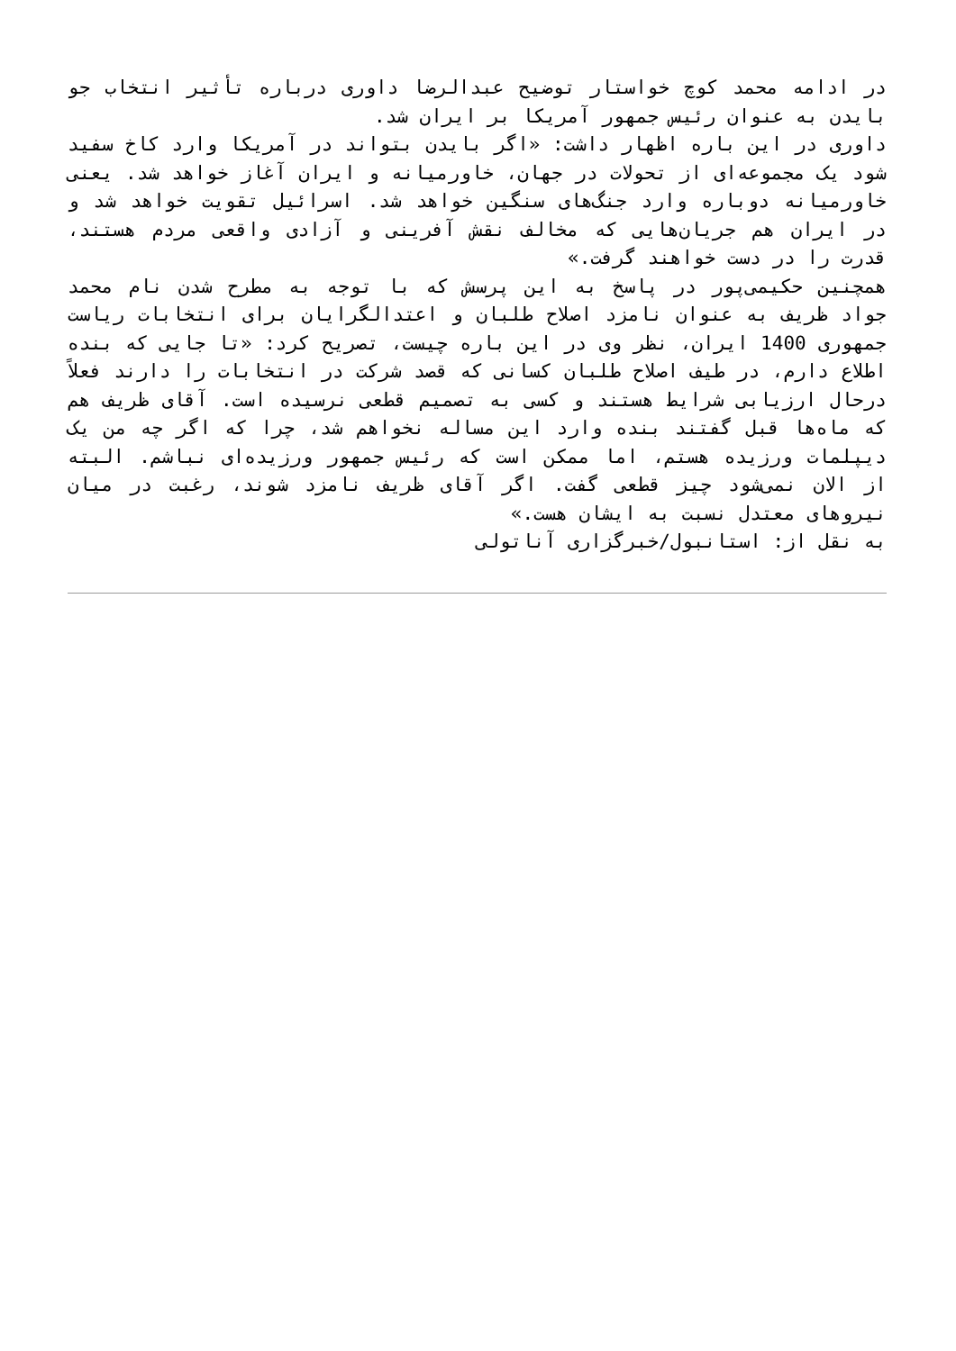در ادامه محمد کوچ خواستار توضیح عبدالرضا داوری درباره تأثیر انتخاب جو بایدن به عنوان رئیس جمهور آمریکا بر ایران شد.
داوری در این باره اظهار داشت: «اگر بایدن بتواند در آمریکا وارد کاخ سفید شود یک مجموعه‌ای از تحولات در جهان، خاورمیانه و ایران آغاز خواهد شد. یعنی خاورمیانه دوباره وارد جنگ‌های سنگین خواهد شد. اسرائیل تقویت خواهد شد و در ایران هم جریان‌هایی که مخالف نقش آفرینی و آزادی واقعی مردم هستند، قدرت را در دست خواهند گرفت.»
همچنین حکیمی‌پور در پاسخ به این پرسش که با توجه به مطرح شدن نام محمد جواد ظریف به عنوان نامزد اصلاح طلبان و اعتدالگرایان برای انتخابات ریاست جمهوری 1400 ایران، نظر وی در این باره چیست، تصریح کرد: «تا جایی که بنده اطلاع دارم، در طیف اصلاح طلبان کسانی که قصد شرکت در انتخابات را دارند فعلاً درحال ارزیابی شرایط هستند و کسی به تصمیم قطعی نرسیده است. آقای ظریف هم که ماه‌ها قبل گفتند بنده وارد این مساله نخواهم شد، چرا که اگر چه من یک دیپلمات ورزیده هستم، اما ممکن است که رئیس جمهور ورزیده‌ای نباشم. البته از الان نمی‌شود چیز قطعی گفت. اگر آقای ظریف نامزد شوند، رغبت در میان نیروهای معتدل نسبت به ایشان هست.»
به نقل از: استانبول/خبرگزاری آناتولی